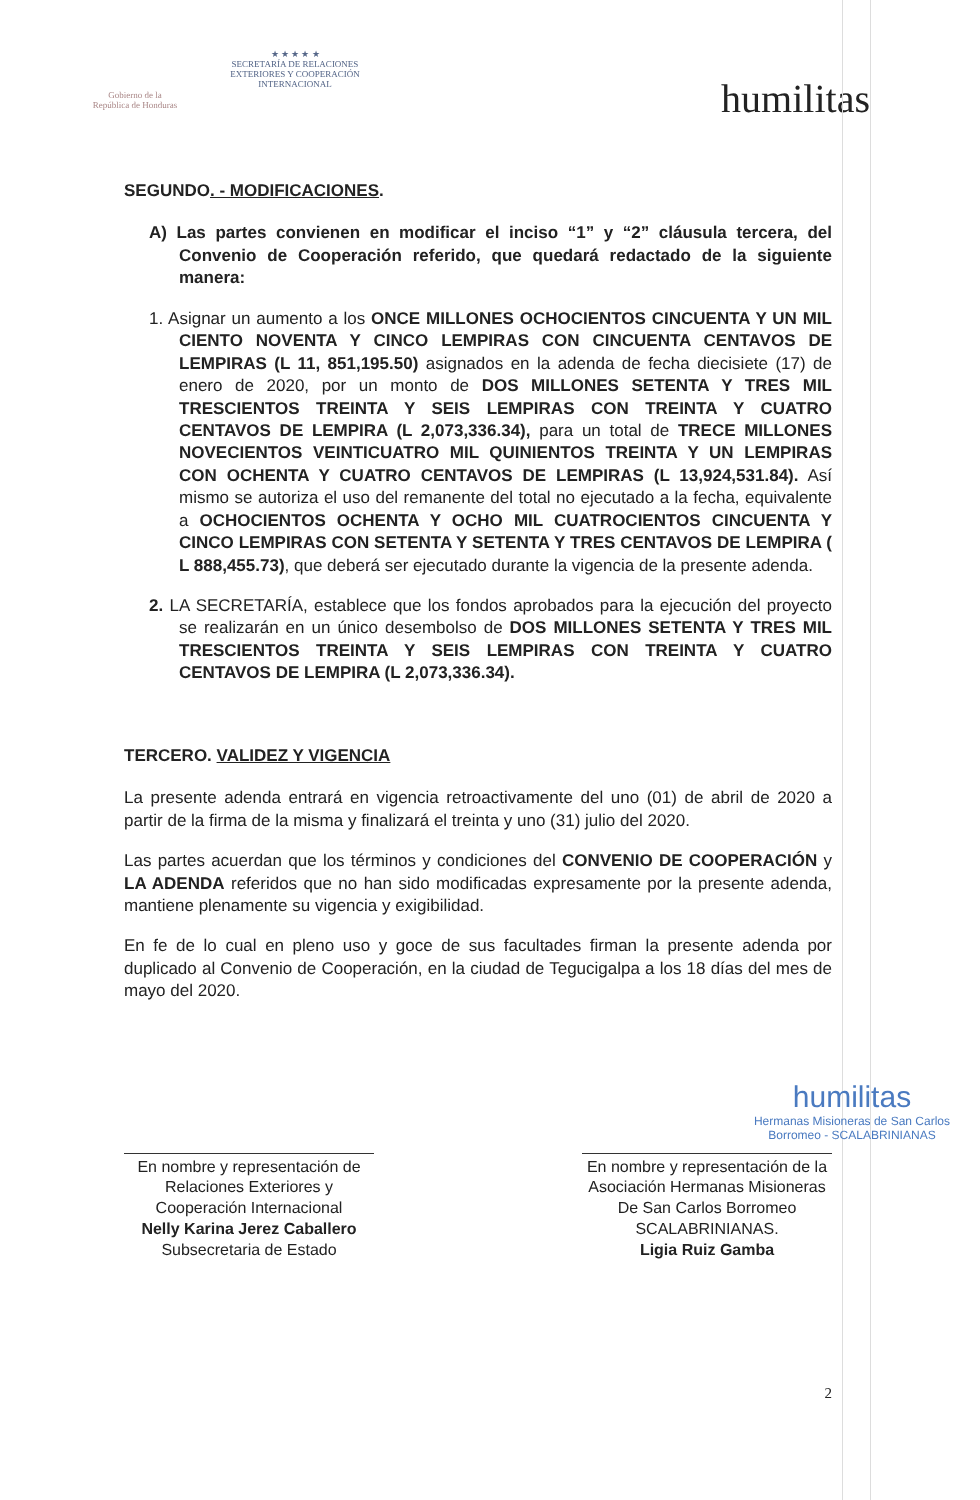Gobierno de la
República de Honduras
★ ★ ★ ★ ★
SECRETARÍA DE RELACIONES
EXTERIORES Y COOPERACIÓN
INTERNACIONAL
humilitas
SEGUNDO. - MODIFICACIONES.
A) Las partes convienen en modificar el inciso “1” y “2” cláusula tercera, del Convenio de Cooperación referido, que quedará redactado de la siguiente manera:
1. Asignar un aumento a los ONCE MILLONES OCHOCIENTOS CINCUENTA Y UN MIL CIENTO NOVENTA Y CINCO LEMPIRAS CON CINCUENTA CENTAVOS DE LEMPIRAS (L 11, 851,195.50) asignados en la adenda de fecha diecisiete (17) de enero de 2020, por un monto de DOS MILLONES SETENTA Y TRES MIL TRESCIENTOS TREINTA Y SEIS LEMPIRAS CON TREINTA Y CUATRO CENTAVOS DE LEMPIRA (L 2,073,336.34), para un total de TRECE MILLONES NOVECIENTOS VEINTICUATRO MIL QUINIENTOS TREINTA Y UN LEMPIRAS CON OCHENTA Y CUATRO CENTAVOS DE LEMPIRAS (L 13,924,531.84). Así mismo se autoriza el uso del remanente del total no ejecutado a la fecha, equivalente a OCHOCIENTOS OCHENTA Y OCHO MIL CUATROCIENTOS CINCUENTA Y CINCO LEMPIRAS CON SETENTA Y SETENTA Y TRES CENTAVOS DE LEMPIRA ( L 888,455.73), que deberá ser ejecutado durante la vigencia de la presente adenda.
2. LA SECRETARÍA, establece que los fondos aprobados para la ejecución del proyecto se realizarán en un único desembolso de DOS MILLONES SETENTA Y TRES MIL TRESCIENTOS TREINTA Y SEIS LEMPIRAS CON TREINTA Y CUATRO CENTAVOS DE LEMPIRA (L 2,073,336.34).
TERCERO. VALIDEZ Y VIGENCIA
La presente adenda entrará en vigencia retroactivamente del uno (01) de abril de 2020 a partir de la firma de la misma y finalizará el treinta y uno (31) julio del 2020.
Las partes acuerdan que los términos y condiciones del CONVENIO DE COOPERACIÓN y LA ADENDA referidos que no han sido modificadas expresamente por la presente adenda, mantiene plenamente su vigencia y exigibilidad.
En fe de lo cual en pleno uso y goce de sus facultades firman la presente adenda por duplicado al Convenio de Cooperación, en la ciudad de Tegucigalpa a los 18 días del mes de mayo del 2020.
En nombre y representación de Relaciones Exteriores y Cooperación Internacional
Nelly Karina Jerez Caballero
Subsecretaria de Estado
En nombre y representación de la Asociación Hermanas Misioneras De San Carlos Borromeo SCALABRINIANAS.
Ligia Ruiz Gamba
humilitas
Hermanas Misioneras de San Carlos
Borromeo - SCALABRINIANAS
2